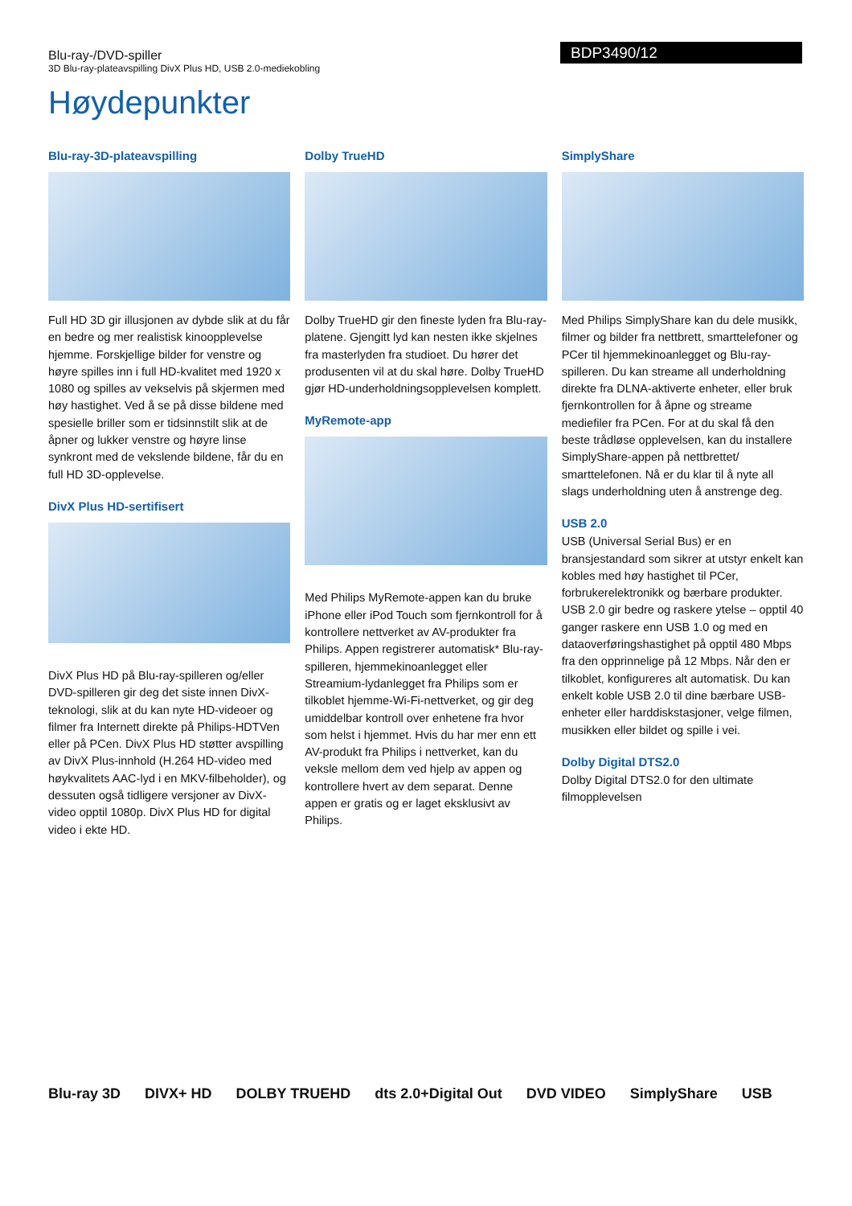Blu-ray-/DVD-spiller
3D Blu-ray-plateavspilling DivX Plus HD, USB 2.0-mediekobling
BDP3490/12
Høydepunkter
Blu-ray-3D-plateavspilling
Full HD 3D gir illusjonen av dybde slik at du får en bedre og mer realistisk kinoopplevelse hjemme. Forskjellige bilder for venstre og høyre spilles inn i full HD-kvalitet med 1920 x 1080 og spilles av vekselvis på skjermen med høy hastighet. Ved å se på disse bildene med spesielle briller som er tidsinnstilt slik at de åpner og lukker venstre og høyre linse synkront med de vekslende bildene, får du en full HD 3D-opplevelse.
DivX Plus HD-sertifisert
DivX Plus HD på Blu-ray-spilleren og/eller DVD-spilleren gir deg det siste innen DivX-teknologi, slik at du kan nyte HD-videoer og filmer fra Internett direkte på Philips-HDTVen eller på PCen. DivX Plus HD støtter avspilling av DivX Plus-innhold (H.264 HD-video med høykvalitets AAC-lyd i en MKV-filbeholder), og dessuten også tidligere versjoner av DivX-video opptil 1080p. DivX Plus HD for digital video i ekte HD.
Dolby TrueHD
Dolby TrueHD gir den fineste lyden fra Blu-ray-platene. Gjengitt lyd kan nesten ikke skjelnes fra masterlyden fra studioet. Du hører det produsenten vil at du skal høre. Dolby TrueHD gjør HD-underholdningsopplevelsen komplett.
MyRemote-app
Med Philips MyRemote-appen kan du bruke iPhone eller iPod Touch som fjernkontroll for å kontrollere nettverket av AV-produkter fra Philips. Appen registrerer automatisk* Blu-ray-spilleren, hjemmekinoanlegget eller Streamium-lydanlegget fra Philips som er tilkoblet hjemme-Wi-Fi-nettverket, og gir deg umiddelbar kontroll over enhetene fra hvor som helst i hjemmet. Hvis du har mer enn ett AV-produkt fra Philips i nettverket, kan du veksle mellom dem ved hjelp av appen og kontrollere hvert av dem separat. Denne appen er gratis og er laget eksklusivt av Philips.
SimplyShare
Med Philips SimplyShare kan du dele musikk, filmer og bilder fra nettbrett, smarttelefoner og PCer til hjemmekinoanlegget og Blu-ray-spilleren. Du kan streame all underholdning direkte fra DLNA-aktiverte enheter, eller bruk fjernkontrollen for å åpne og streame mediefiler fra PCen. For at du skal få den beste trådløse opplevelsen, kan du installere SimplyShare-appen på nettbrettet/ smarttelefonen. Nå er du klar til å nyte all slags underholdning uten å anstrenge deg.
USB 2.0
USB (Universal Serial Bus) er en bransjestandard som sikrer at utstyr enkelt kan kobles med høy hastighet til PCer, forbrukerelektronikk og bærbare produkter. USB 2.0 gir bedre og raskere ytelse – opptil 40 ganger raskere enn USB 1.0 og med en dataoverføringshastighet på opptil 480 Mbps fra den opprinnelige på 12 Mbps. Når den er tilkoblet, konfigureres alt automatisk. Du kan enkelt koble USB 2.0 til dine bærbare USB-enheter eller harddiskstasjoner, velge filmen, musikken eller bildet og spille i vei.
Dolby Digital DTS2.0
Dolby Digital DTS2.0 for den ultimate filmopplevelsen
Blu-ray 3D DIVX+ HD DOLBY TRUEHD dts 2.0+Digital Out DVD VIDEO SimplyShare USB